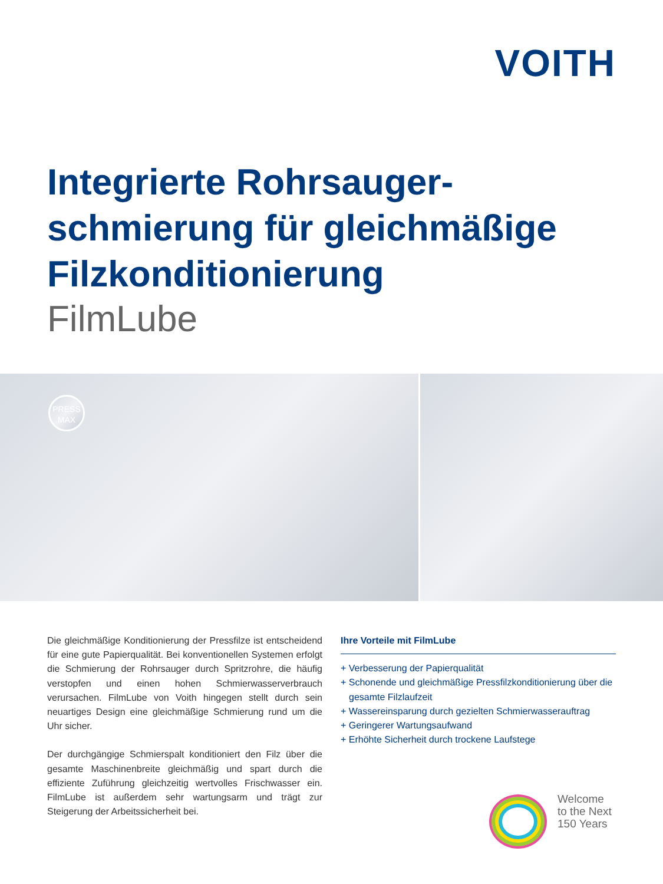VOITH
Integrierte Rohrsauger-
schmierung für gleichmäßige
Filzkonditionierung
FilmLube
PRESS
MAX
Die gleichmäßige Konditionierung der Pressfilze ist entscheidend für eine gute Papierqualität. Bei konventionellen Systemen erfolgt die Schmierung der Rohrsauger durch Spritzrohre, die häufig verstopfen und einen hohen Schmierwasserverbrauch verursachen. FilmLube von Voith hingegen stellt durch sein neuartiges Design eine gleichmäßige Schmierung rund um die Uhr sicher.
Der durchgängige Schmierspalt konditioniert den Filz über die gesamte Maschinenbreite gleichmäßig und spart durch die effiziente Zuführung gleichzeitig wertvolles Frischwasser ein. FilmLube ist außerdem sehr wartungsarm und trägt zur Steigerung der Arbeitssicherheit bei.
Ihre Vorteile mit FilmLube
+ Verbesserung der Papierqualität
+ Schonende und gleichmäßige Pressfilzkonditionierung über die gesamte Filzlaufzeit
+ Wassereinsparung durch gezielten Schmierwasserauftrag
+ Geringerer Wartungsaufwand
+ Erhöhte Sicherheit durch trockene Laufstege
Welcome
to the Next
150 Years